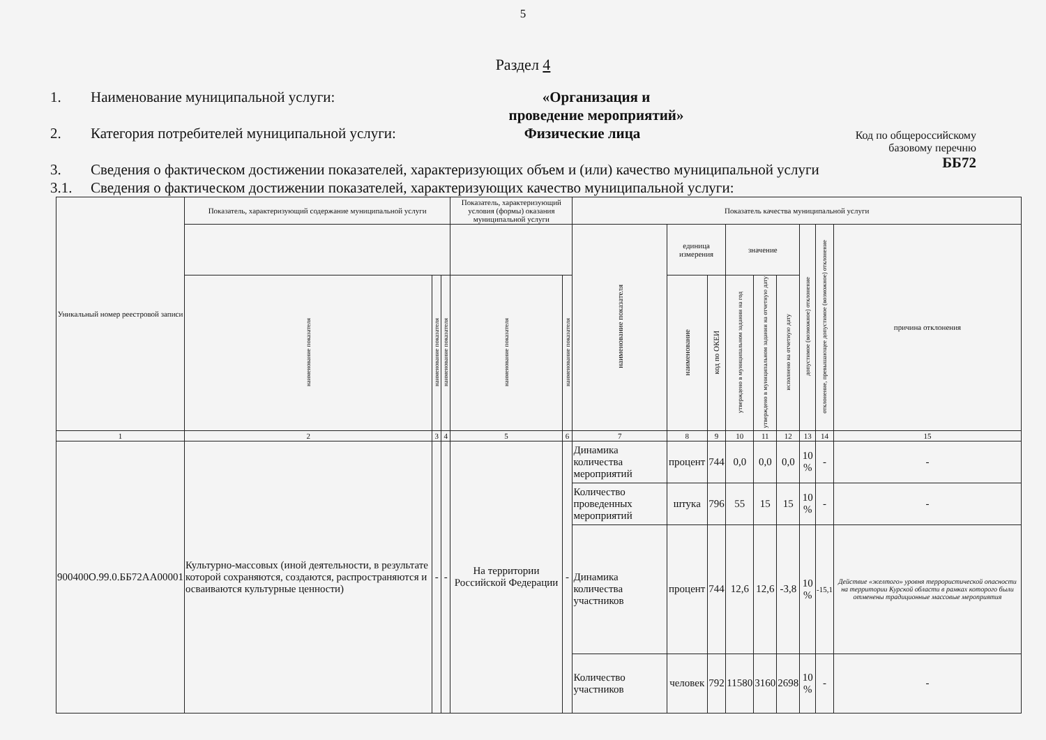5
Раздел 4
Код по общероссийскому
базовому перечню
ББ72
1. Наименование муниципальной услуги: «Организация и
проведение мероприятий»
2. Категория потребителей муниципальной услуги: Физические лица
3. Сведения о фактическом достижении показателей, характеризующих объем и (или) качество муниципальной услуги
3.1. Сведения о фактическом достижении показателей, характеризующих качество муниципальной услуги:
| Уникальный номер реестровой записи | Показатель, характеризующий содержание муниципальной услуги | | | Показатель, характеризующий условия (формы) оказания муниципальной услуги | | Показатель качества муниципальной услуги | | | | | | | | |
| --- | --- | --- | --- | --- | --- | --- | --- | --- | --- | --- | --- | --- | --- | --- |
| | | | | | | наименование показателя | единица измерения | | значение | | | допустимое (возможное) отклонение | отклонение, превышающее допустимое (возможное) отклонение | причина отклонения |
| | наименование показателя | наименование показателя | наименование показателя | наименование показателя | наименование показателя | | наименование | код по ОКЕИ | утверждено в муниципальном задании на год | утверждено в муниципальном задании на отчетную дату | исполнено на отчетную дату | | | |
| 1 | 2 | 3 | 4 | 5 | 6 | 7 | 8 | 9 | 10 | 11 | 12 | 13 | 14 | 15 |
| 900400О.99.0.ББ72АА00001 | Культурно-массовых (иной деятельности, в результате которой сохраняются, создаются, распространяются и осваиваются культурные ценности) | - | - | На территории Российской Федерации | - | Динамика количества мероприятий | процент | 744 | 0,0 | 0,0 | 0,0 | 10 % | - | - |
| | | | | | | Количество проведенных мероприятий | штука | 796 | 55 | 15 | 15 | 10 % | - | - |
| | | | | | | Динамика количества участников | процент | 744 | 12,6 | 12,6 | -3,8 | 10 % | -15,1 | Действие «желтого» уровня террористической опасности на территории Курской области в рамках которого были отменены традиционные массовые мероприятия |
| | | | | | | Количество участников | человек | 792 | 11580 | 3160 | 2698 | 10 % | - | - |